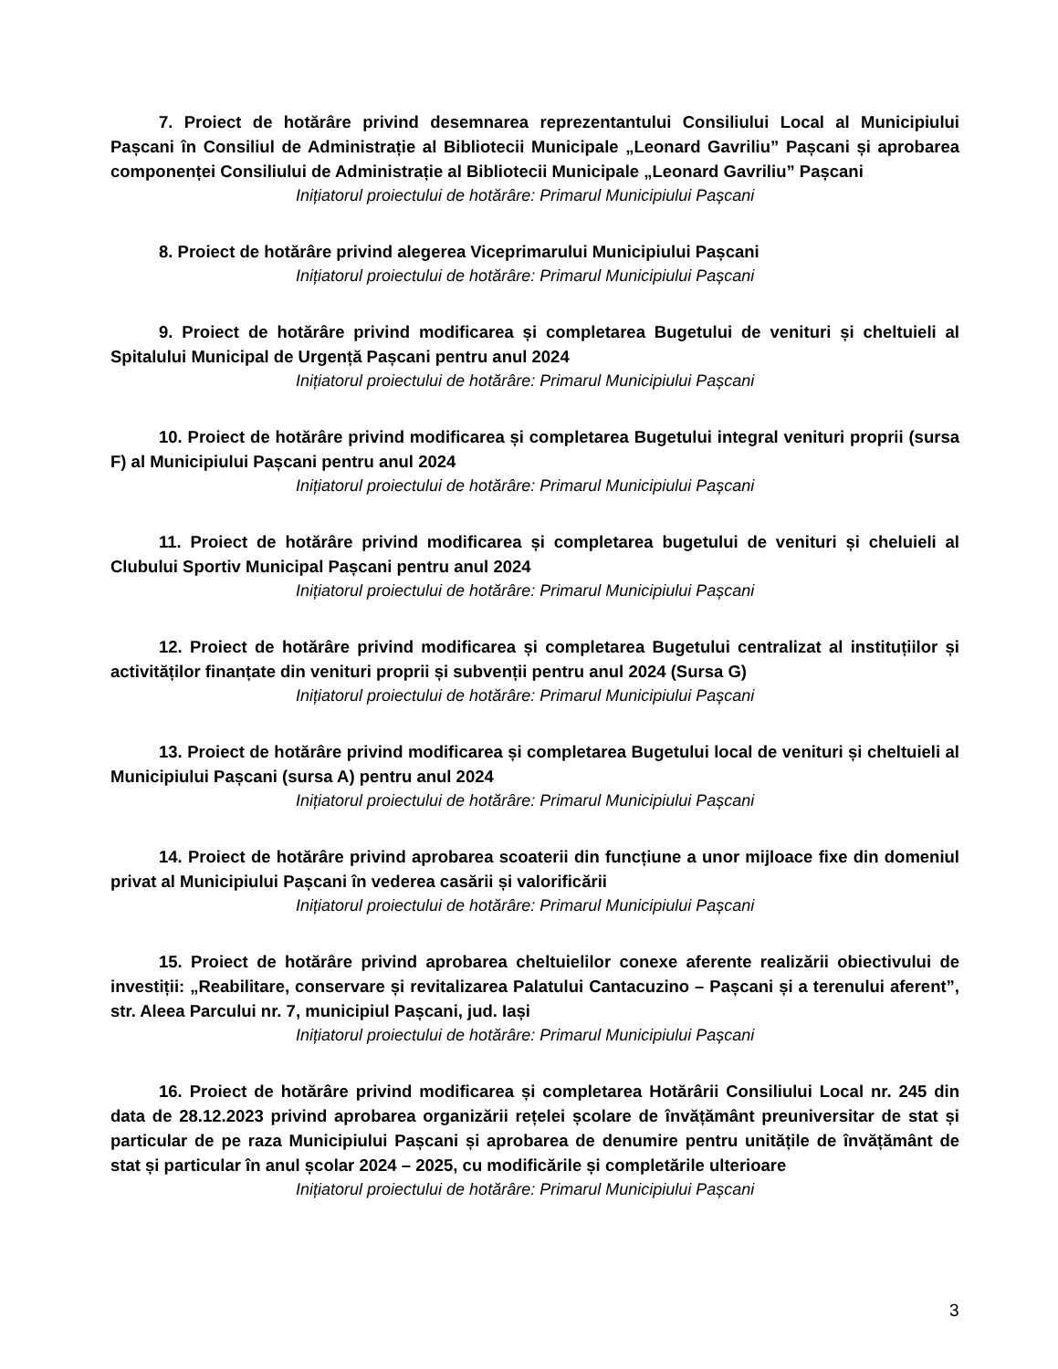7. Proiect de hotărâre privind desemnarea reprezentantului Consiliului Local al Municipiului Pașcani în Consiliul de Administrație al Bibliotecii Municipale „Leonard Gavriliu” Pașcani și aprobarea componenței Consiliului de Administrație al Bibliotecii Municipale „Leonard Gavriliu” Pașcani
Inițiatorul proiectului de hotărâre: Primarul Municipiului Pașcani
8. Proiect de hotărâre privind alegerea Viceprimarului Municipiului Pașcani
Inițiatorul proiectului de hotărâre: Primarul Municipiului Pașcani
9. Proiect de hotărâre privind modificarea și completarea Bugetului de venituri și cheltuieli al Spitalului Municipal de Urgență Pașcani pentru anul 2024
Inițiatorul proiectului de hotărâre: Primarul Municipiului Pașcani
10. Proiect de hotărâre privind modificarea și completarea Bugetului integral venituri proprii (sursa F) al Municipiului Pașcani pentru anul 2024
Inițiatorul proiectului de hotărâre: Primarul Municipiului Pașcani
11. Proiect de hotărâre privind modificarea și completarea bugetului de venituri și cheluieli al Clubului Sportiv Municipal Pașcani pentru anul 2024
Inițiatorul proiectului de hotărâre: Primarul Municipiului Pașcani
12. Proiect de hotărâre privind modificarea și completarea Bugetului centralizat al instituțiilor și activităților finanțate din venituri proprii și subvenții pentru anul 2024 (Sursa G)
Inițiatorul proiectului de hotărâre: Primarul Municipiului Pașcani
13. Proiect de hotărâre privind modificarea și completarea Bugetului local de venituri și cheltuieli al Municipiului Pașcani (sursa A) pentru anul 2024
Inițiatorul proiectului de hotărâre: Primarul Municipiului Pașcani
14. Proiect de hotărâre privind aprobarea scoaterii din funcțiune a unor mijloace fixe din domeniul privat al Municipiului Pașcani în vederea casării și valorificării
Inițiatorul proiectului de hotărâre: Primarul Municipiului Pașcani
15. Proiect de hotărâre privind aprobarea cheltuielilor conexe aferente realizării obiectivului de investiții: „Reabilitare, conservare și revitalizarea Palatului Cantacuzino – Pașcani și a terenului aferent”, str. Aleea Parcului nr. 7, municipiul Pașcani, jud. Iași
Inițiatorul proiectului de hotărâre: Primarul Municipiului Pașcani
16. Proiect de hotărâre privind modificarea și completarea Hotărârii Consiliului Local nr. 245 din data de 28.12.2023 privind aprobarea organizării rețelei școlare de învățământ preuniversitar de stat și particular de pe raza Municipiului Pașcani și aprobarea de denumire pentru unitățile de învățământ de stat și particular în anul școlar 2024 – 2025, cu modificările și completările ulterioare
Inițiatorul proiectului de hotărâre: Primarul Municipiului Pașcani
3